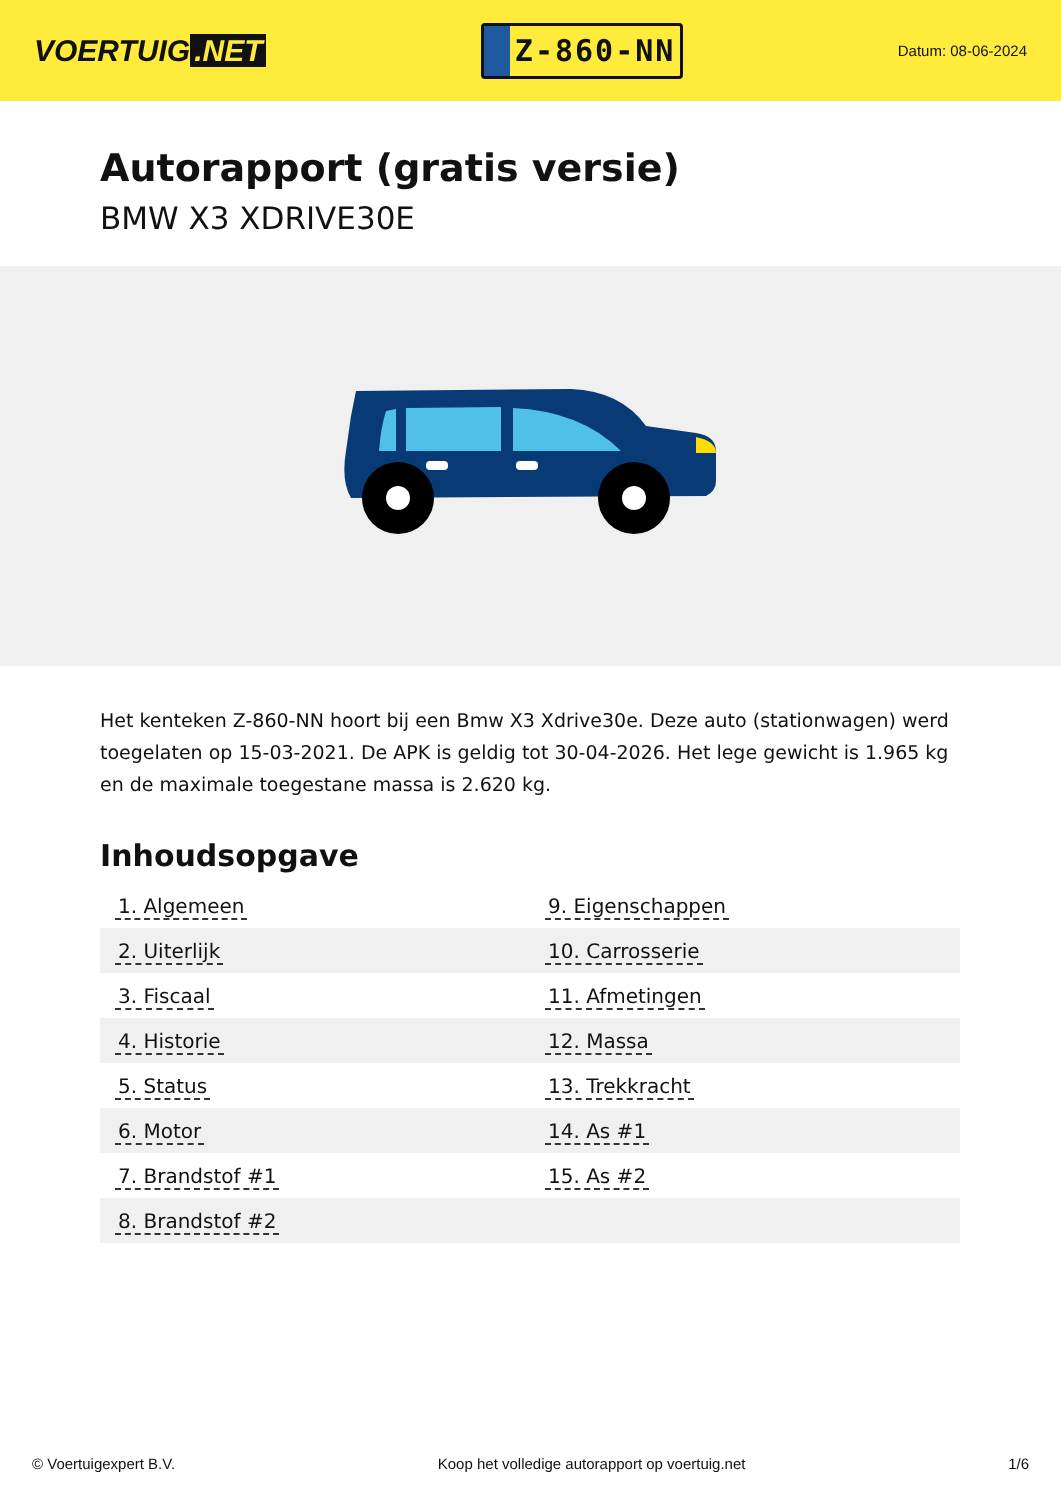VOERTUIG.NET
Z-860-NN
Datum: 08-06-2024
Autorapport (gratis versie)
BMW X3 XDRIVE30E
Het kenteken Z-860-NN hoort bij een Bmw X3 Xdrive30e. Deze auto (stationwagen) werd toegelaten op 15-03-2021. De APK is geldig tot 30-04-2026. Het lege gewicht is 1.965 kg en de maximale toegestane massa is 2.620 kg.
Inhoudsopgave
| 1. Algemeen | 9. Eigenschappen |
| 2. Uiterlijk | 10. Carrosserie |
| 3. Fiscaal | 11. Afmetingen |
| 4. Historie | 12. Massa |
| 5. Status | 13. Trekkracht |
| 6. Motor | 14. As #1 |
| 7. Brandstof #1 | 15. As #2 |
| 8. Brandstof #2 | |
© Voertuigexpert B.V. Koop het volledige autorapport op voertuig.net
1/6